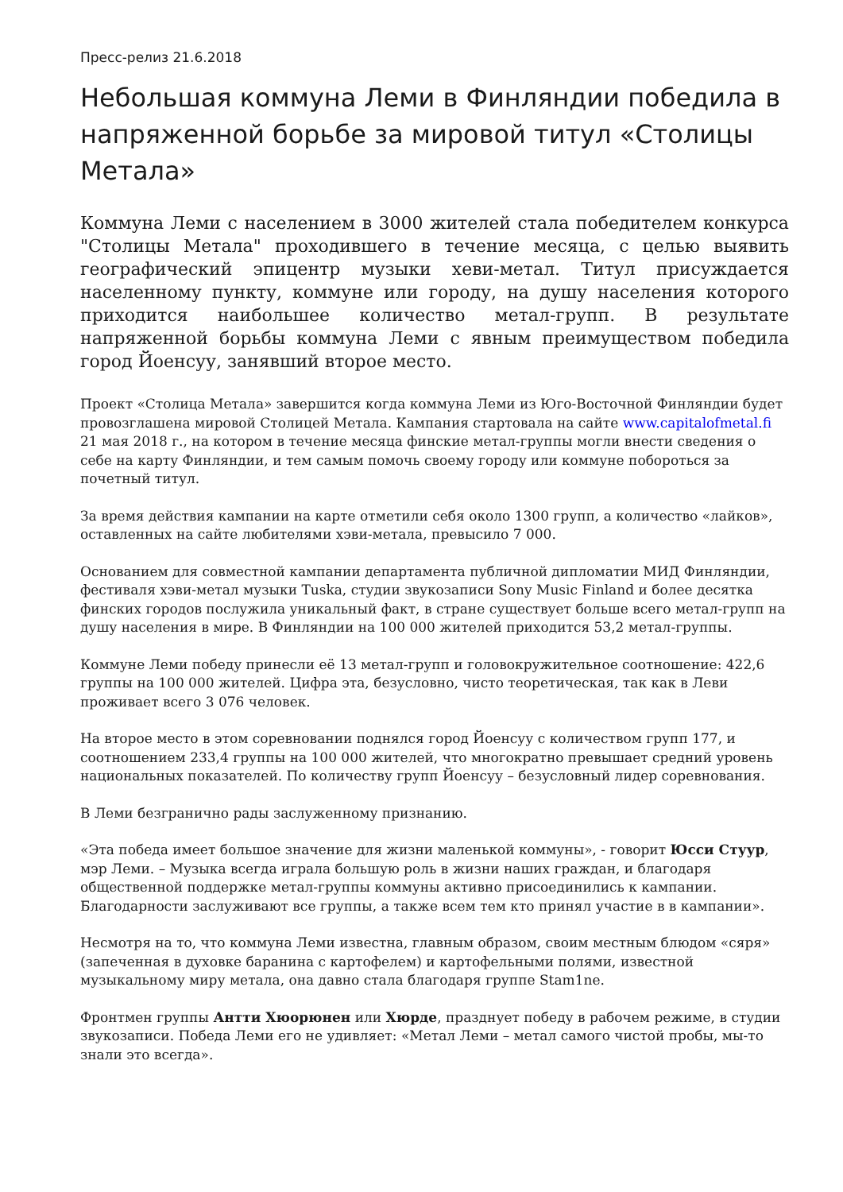Пресс-релиз 21.6.2018
Небольшая коммуна Леми в Финляндии победила в напряженной борьбе за мировой титул «Столицы Метала»
Коммуна Леми с населением в 3000 жителей стала победителем конкурса "Столицы Метала" проходившего в течение месяца, с целью выявить географический эпицентр музыки хеви-метал. Титул присуждается населенному пункту, коммуне или городу, на душу населения которого приходится наибольшее количество метал-групп. В результате напряженной борьбы коммуна Леми с явным преимуществом победила город Йоенсуу, занявший второе место.
Проект «Столица Метала» завершится когда коммуна Леми из Юго-Восточной Финляндии будет провозглашена мировой Столицей Метала. Кампания стартовала на сайте www.capitalofmetal.fi 21 мая 2018 г., на котором в течение месяца финские метал-группы могли внести сведения о себе на карту Финляндии, и тем самым помочь своему городу или коммуне побороться за почетный титул.
За время действия кампании на карте отметили себя около 1300 групп, а количество «лайков», оставленных на сайте любителями хэви-метала, превысило 7 000.
Основанием для совместной кампании департамента публичной дипломатии МИД Финляндии, фестиваля хэви-метал музыки Tuska, студии звукозаписи Sony Music Finland и более десятка финских городов послужила уникальный факт, в стране существует больше всего метал-групп на душу населения в мире. В Финляндии на 100 000 жителей приходится 53,2 метал-группы.
Коммуне Леми победу принесли её 13 метал-групп и головокружительное соотношение: 422,6 группы на 100 000 жителей. Цифра эта, безусловно, чисто теоретическая, так как в Леви проживает всего 3 076 человек.
На второе место в этом соревновании поднялся город Йоенсуу с количеством групп 177, и соотношением 233,4 группы на 100 000 жителей, что многократно превышает средний уровень национальных показателей. По количеству групп Йоенсуу – безусловный лидер соревнования.
В Леми безгранично рады заслуженному признанию.
«Эта победа имеет большое значение для жизни маленькой коммуны», - говорит Юсси Стуур, мэр Леми. – Музыка всегда играла большую роль в жизни наших граждан, и благодаря общественной поддержке метал-группы коммуны активно присоединились к кампании. Благодарности заслуживают все группы, а также всем тем кто принял участие в в кампании».
Несмотря на то, что коммуна Леми известна, главным образом, своим местным блюдом «сяря» (запеченная в духовке баранина с картофелем) и картофельными полями, известной музыкальному миру метала, она давно стала благодаря группе Stam1ne.
Фронтмен группы Антти Хюорюнен или Хюрде, празднует победу в рабочем режиме, в студии звукозаписи. Победа Леми его не удивляет: «Метал Леми – метал самого чистой пробы, мы-то знали это всегда».